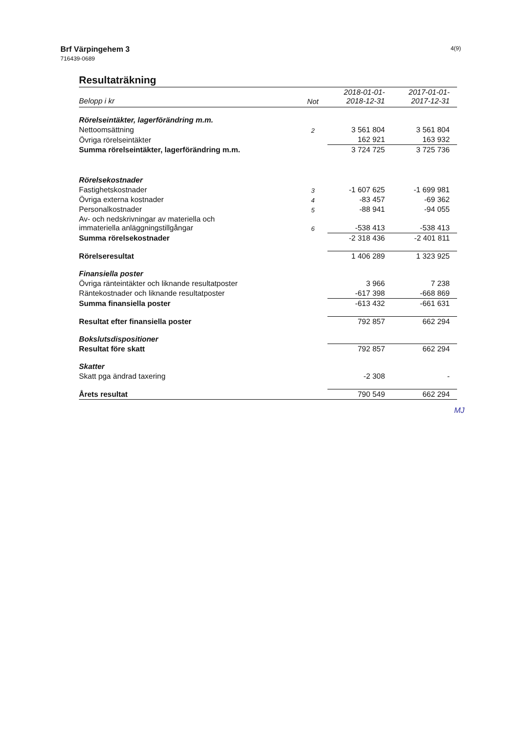Brf Värpingehem 3
716439-0689
4(9)
Resultaträkning
| Belopp i kr | Not | 2018-01-01- 2018-12-31 | 2017-01-01- 2017-12-31 |
| --- | --- | --- | --- |
| Rörelseintäkter, lagerförändring m.m. | | | |
| Nettoomsättning | 2 | 3 561 804 | 3 561 804 |
| Övriga rörelseintäkter | | 162 921 | 163 932 |
| Summa rörelseintäkter, lagerförändring m.m. | | 3 724 725 | 3 725 736 |
| Rörelsekostnader | | | |
| Fastighetskostnader | 3 | -1 607 625 | -1 699 981 |
| Övriga externa kostnader | 4 | -83 457 | -69 362 |
| Personalkostnader | 5 | -88 941 | -94 055 |
| Av- och nedskrivningar av materiella och immateriella anläggningstillgångar | 6 | -538 413 | -538 413 |
| Summa rörelsekostnader | | -2 318 436 | -2 401 811 |
| Rörelseresultat | | 1 406 289 | 1 323 925 |
| Finansiella poster | | | |
| Övriga ränteintäkter och liknande resultatposter | | 3 966 | 7 238 |
| Räntekostnader och liknande resultatposter | | -617 398 | -668 869 |
| Summa finansiella poster | | -613 432 | -661 631 |
| Resultat efter finansiella poster | | 792 857 | 662 294 |
| Bokslutsdispositioner | | | |
| Resultat före skatt | | 792 857 | 662 294 |
| Skatter | | | |
| Skatt pga ändrad taxering | | -2 308 | - |
| Årets resultat | | 790 549 | 662 294 |
MJ